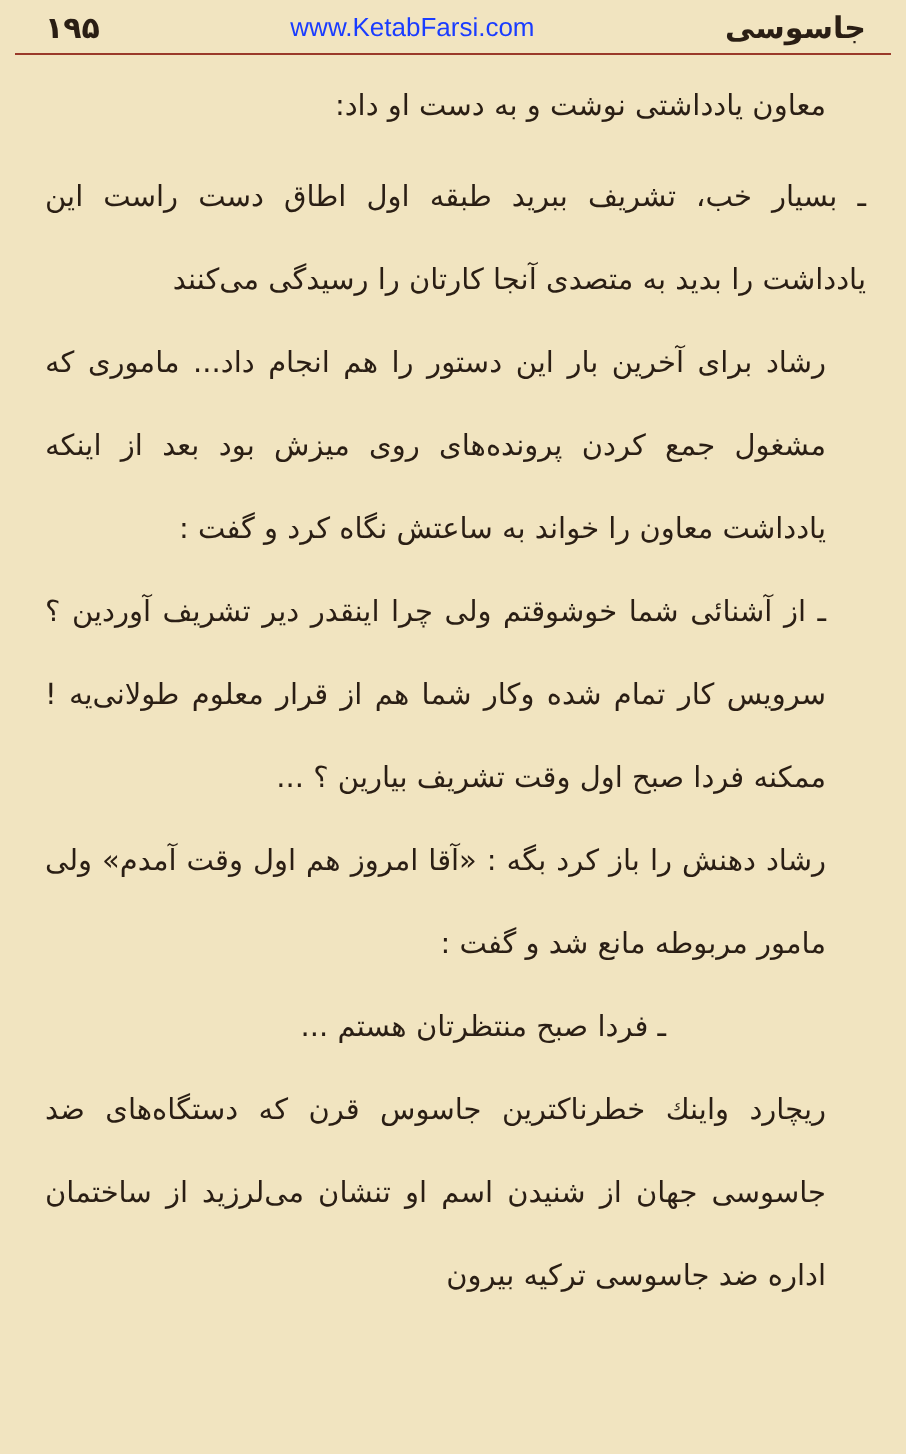جاسوسی www.KetabFarsi.com ۱۹۵
معاون یادداشتی نوشت و به دست او داد:
ـ بسیار خب، تشریف ببرید طبقه اول اطاق دست راست این یادداشت را بدید به متصدی آنجا کارتان را رسیدگی می‌کنند
رشاد برای آخرین بار این دستور را هم انجام داد... ماموری که مشغول جمع کردن پرونده‌های روی میزش بود بعد از اینکه یادداشت معاون را خواند به ساعتش نگاه کرد و گفت :
ـ از آشنائی شما خوشوقتم ولی چرا اینقدر دیر تشریف آوردین ؟ سرویس کار تمام شده وکار شما هم از قرار معلوم طولانی‌یه ! ممکنه فردا صبح اول وقت تشریف بیارین ؟ ...
رشاد دهنش را باز کرد بگه : «آقا امروز هم اول وقت آمدم» ولی مامور مربوطه مانع شد و گفت :
ـ فردا صبح منتظرتان هستم ...
ریچارد واینك خطرناکترین جاسوس قرن که دستگاه‌های ضد جاسوسی جهان از شنیدن اسم او تنشان می‌لرزید از ساختمان اداره ضد جاسوسی ترکیه بیرون